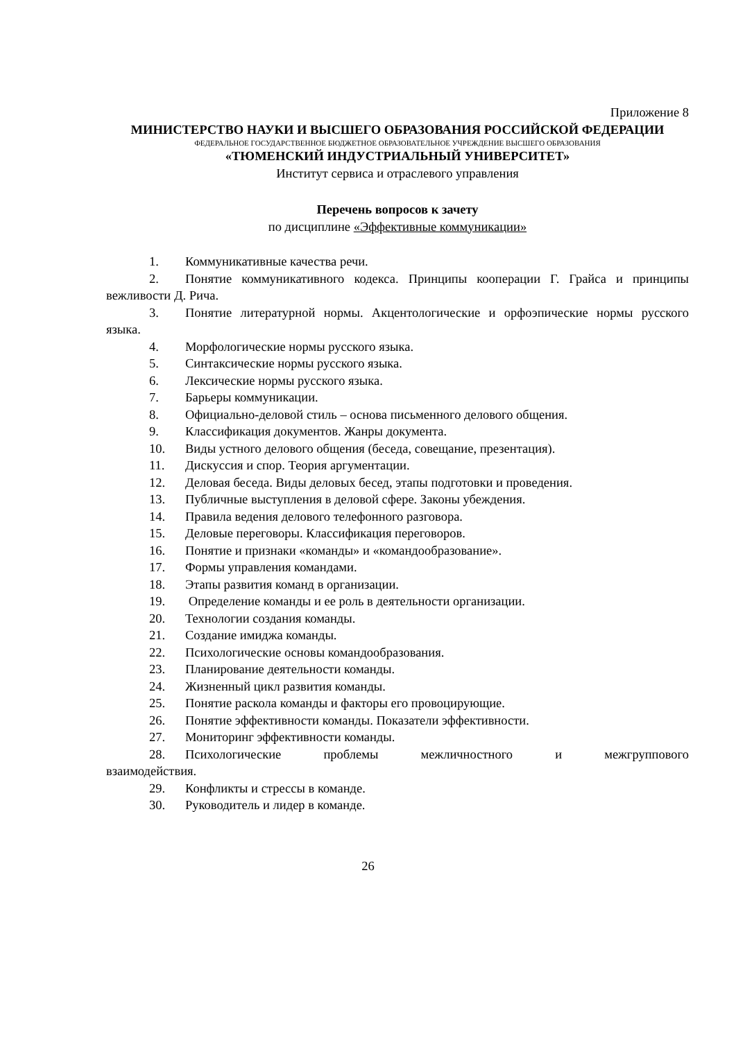Приложение 8
МИНИСТЕРСТВО НАУКИ И ВЫСШЕГО ОБРАЗОВАНИЯ РОССИЙСКОЙ ФЕДЕРАЦИИ
ФЕДЕРАЛЬНОЕ ГОСУДАРСТВЕННОЕ БЮДЖЕТНОЕ ОБРАЗОВАТЕЛЬНОЕ УЧРЕЖДЕНИЕ ВЫСШЕГО ОБРАЗОВАНИЯ
«ТЮМЕНСКИЙ ИНДУСТРИАЛЬНЫЙ УНИВЕРСИТЕТ»
Институт сервиса и отраслевого управления
Перечень вопросов к зачету
по дисциплине «Эффективные коммуникации»
1. Коммуникативные качества речи.
2. Понятие коммуникативного кодекса. Принципы кооперации Г. Грайса и принципы вежливости Д. Рича.
3. Понятие литературной нормы. Акцентологические и орфоэпические нормы русского языка.
4. Морфологические нормы русского языка.
5. Синтаксические нормы русского языка.
6. Лексические нормы русского языка.
7. Барьеры коммуникации.
8. Официально-деловой стиль – основа письменного делового общения.
9. Классификация документов. Жанры документа.
10. Виды устного делового общения (беседа, совещание, презентация).
11. Дискуссия и спор. Теория аргументации.
12. Деловая беседа. Виды деловых бесед, этапы подготовки и проведения.
13. Публичные выступления в деловой сфере. Законы убеждения.
14. Правила ведения делового телефонного разговора.
15. Деловые переговоры. Классификация переговоров.
16. Понятие и признаки «команды» и «командообразование».
17. Формы управления командами.
18. Этапы развития команд в организации.
19. Определение команды и ее роль в деятельности организации.
20. Технологии создания команды.
21. Создание имиджа команды.
22. Психологические основы командообразования.
23. Планирование деятельности команды.
24. Жизненный цикл развития команды.
25. Понятие раскола команды и факторы его провоцирующие.
26. Понятие эффективности команды. Показатели эффективности.
27. Мониторинг эффективности команды.
28. Психологические проблемы межличностного и межгруппового взаимодействия.
29. Конфликты и стрессы в команде.
30. Руководитель и лидер в команде.
26